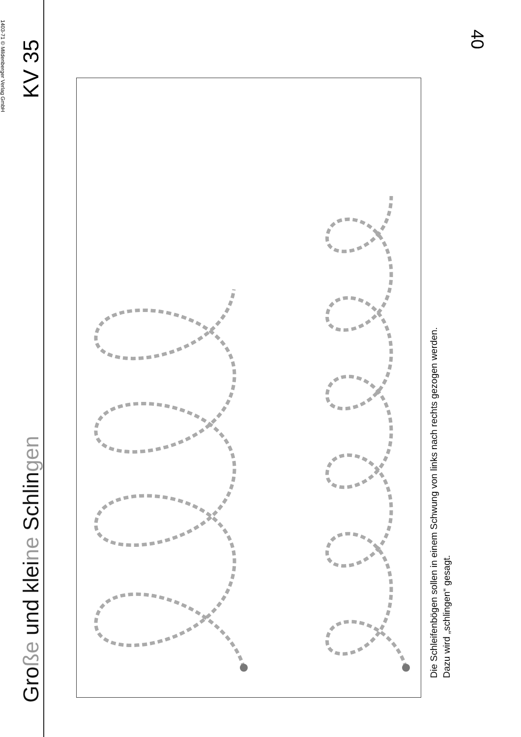Große und kleine Schlingen
KV 35
Die Schleifenbögen sollen in einem Schwung von links nach rechts gezogen werden.
Dazu wird „schlingen“ gesagt.
1403-71 © Mildenberger Verlag GmbH
40